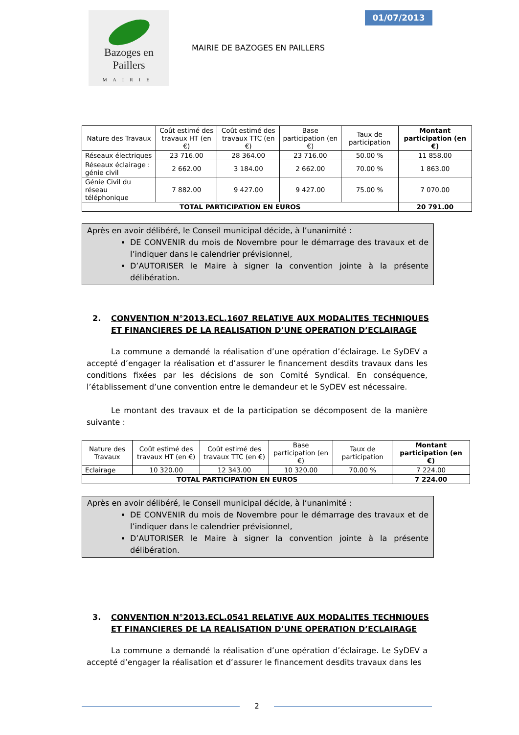Bazoges en Paillers
MAIRIE
01/07/2013
MAIRIE DE BAZOGES EN PAILLERS
| Nature des Travaux | Coût estimé des travaux HT (en €) | Coût estimé des travaux TTC (en €) | Base participation (en €) | Taux de participation | Montant participation (en €) |
| --- | --- | --- | --- | --- | --- |
| Réseaux électriques | 23 716.00 | 28 364.00 | 23 716.00 | 50.00 % | 11 858.00 |
| Réseaux éclairage : génie civil | 2 662.00 | 3 184.00 | 2 662.00 | 70.00 % | 1 863.00 |
| Génie Civil du réseau téléphonique | 7 882.00 | 9 427.00 | 9 427.00 | 75.00 % | 7 070.00 |
| TOTAL PARTICIPATION EN EUROS | | | | | 20 791.00 |
Après en avoir délibéré, le Conseil municipal décide, à l’unanimité :
DE CONVENIR du mois de Novembre pour le démarrage des travaux et de l’indiquer dans le calendrier prévisionnel,
D’AUTORISER le Maire à signer la convention jointe à la présente délibération.
2. CONVENTION N°2013.ECL.1607 RELATIVE AUX MODALITES TECHNIQUES ET FINANCIERES DE LA REALISATION D’UNE OPERATION D’ECLAIRAGE
La commune a demandé la réalisation d’une opération d’éclairage. Le SyDEV a accepté d’engager la réalisation et d’assurer le financement desdits travaux dans les conditions fixées par les décisions de son Comité Syndical. En conséquence, l’établissement d’une convention entre le demandeur et le SyDEV est nécessaire.
Le montant des travaux et de la participation se décomposent de la manière suivante :
| Nature des Travaux | Coût estimé des travaux HT (en €) | Coût estimé des travaux TTC (en €) | Base participation (en €) | Taux de participation | Montant participation (en €) |
| --- | --- | --- | --- | --- | --- |
| Eclairage | 10 320.00 | 12 343.00 | 10 320.00 | 70.00 % | 7 224.00 |
| TOTAL PARTICIPATION EN EUROS | | | | | 7 224.00 |
Après en avoir délibéré, le Conseil municipal décide, à l’unanimité :
DE CONVENIR du mois de Novembre pour le démarrage des travaux et de l’indiquer dans le calendrier prévisionnel,
D’AUTORISER le Maire à signer la convention jointe à la présente délibération.
3. CONVENTION N°2013.ECL.0541 RELATIVE AUX MODALITES TECHNIQUES ET FINANCIERES DE LA REALISATION D’UNE OPERATION D’ECLAIRAGE
La commune a demandé la réalisation d’une opération d’éclairage. Le SyDEV a accepté d’engager la réalisation et d’assurer le financement desdits travaux dans les
2